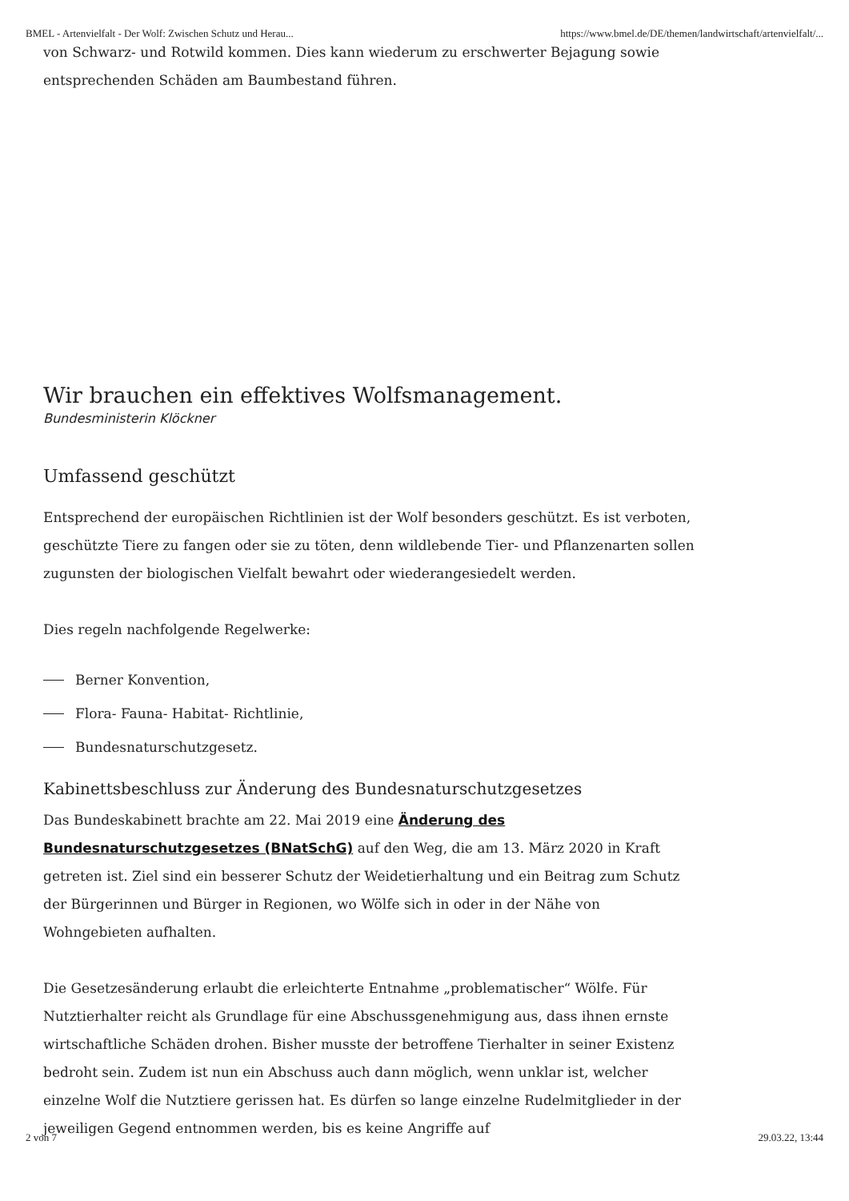BMEL - Artenvielfalt - Der Wolf: Zwischen Schutz und Herau... https://www.bmel.de/DE/themen/landwirtschaft/artenvielfalt/...
von Schwarz- und Rotwild kommen. Dies kann wiederum zu erschwerter Bejagung sowie entsprechenden Schäden am Baumbestand führen.
Wir brauchen ein effektives Wolfsmanagement.
Bundesministerin Klöckner
Umfassend geschützt
Entsprechend der europäischen Richtlinien ist der Wolf besonders geschützt. Es ist verboten, geschützte Tiere zu fangen oder sie zu töten, denn wildlebende Tier- und Pflanzenarten sollen zugunsten der biologischen Vielfalt bewahrt oder wiederangesiedelt werden.
Dies regeln nachfolgende Regelwerke:
Berner Konvention,
Flora- Fauna- Habitat- Richtlinie,
Bundesnaturschutzgesetz.
Kabinettsbeschluss zur Änderung des Bundesnaturschutzgesetzes
Das Bundeskabinett brachte am 22. Mai 2019 eine Änderung des Bundesnaturschutzgesetzes (BNatSchG) auf den Weg, die am 13. März 2020 in Kraft getreten ist. Ziel sind ein besserer Schutz der Weidetierhaltung und ein Beitrag zum Schutz der Bürgerinnen und Bürger in Regionen, wo Wölfe sich in oder in der Nähe von Wohngebieten aufhalten.
Die Gesetzesänderung erlaubt die erleichterte Entnahme „problematischer“ Wölfe. Für Nutztierhalter reicht als Grundlage für eine Abschussgenehmigung aus, dass ihnen ernste wirtschaftliche Schäden drohen. Bisher musste der betroffene Tierhalter in seiner Existenz bedroht sein. Zudem ist nun ein Abschuss auch dann möglich, wenn unklar ist, welcher einzelne Wolf die Nutztiere gerissen hat. Es dürfen so lange einzelne Rudelmitglieder in der jeweiligen Gegend entnommen werden, bis es keine Angriffe auf
2 von 7 29.03.22, 13:44